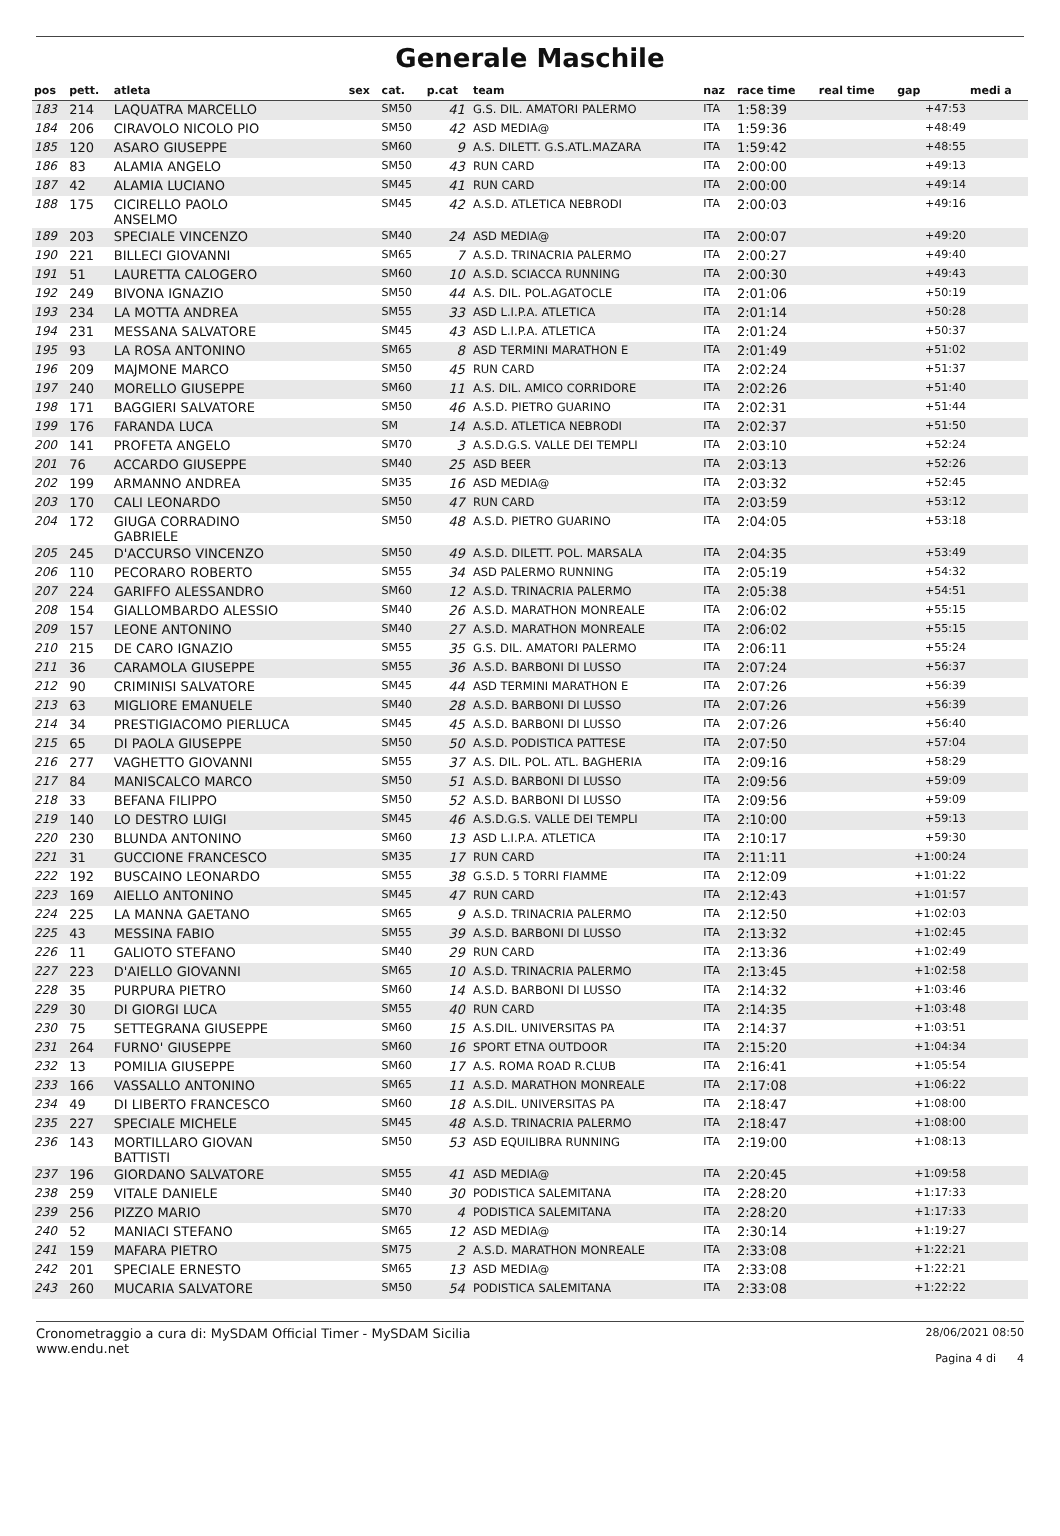Generale Maschile
| pos | pett. | atleta | sex | cat. | p.cat | team | naz | race time | real time | gap | medi a |
| --- | --- | --- | --- | --- | --- | --- | --- | --- | --- | --- | --- |
| 183 | 214 | LAQUATRA MARCELLO | | SM50 | 41 | G.S. DIL. AMATORI PALERMO | ITA | 1:58:39 | | +47:53 | |
| 184 | 206 | CIRAVOLO NICOLO PIO | | SM50 | 42 | ASD MEDIA@ | ITA | 1:59:36 | | +48:49 | |
| 185 | 120 | ASARO GIUSEPPE | | SM60 | 9 | A.S. DILETT. G.S.ATL.MAZARA | ITA | 1:59:42 | | +48:55 | |
| 186 | 83 | ALAMIA ANGELO | | SM50 | 43 | RUN CARD | ITA | 2:00:00 | | +49:13 | |
| 187 | 42 | ALAMIA LUCIANO | | SM45 | 41 | RUN CARD | ITA | 2:00:00 | | +49:14 | |
| 188 | 175 | CICIRELLO PAOLO ANSELMO | | SM45 | 42 | A.S.D. ATLETICA NEBRODI | ITA | 2:00:03 | | +49:16 | |
| 189 | 203 | SPECIALE VINCENZO | | SM40 | 24 | ASD MEDIA@ | ITA | 2:00:07 | | +49:20 | |
| 190 | 221 | BILLECI GIOVANNI | | SM65 | 7 | A.S.D. TRINACRIA PALERMO | ITA | 2:00:27 | | +49:40 | |
| 191 | 51 | LAURETTA CALOGERO | | SM60 | 10 | A.S.D. SCIACCA RUNNING | ITA | 2:00:30 | | +49:43 | |
| 192 | 249 | BIVONA IGNAZIO | | SM50 | 44 | A.S. DIL. POL.AGATOCLE | ITA | 2:01:06 | | +50:19 | |
| 193 | 234 | LA MOTTA ANDREA | | SM55 | 33 | ASD L.I.P.A. ATLETICA | ITA | 2:01:14 | | +50:28 | |
| 194 | 231 | MESSANA SALVATORE | | SM45 | 43 | ASD L.I.P.A. ATLETICA | ITA | 2:01:24 | | +50:37 | |
| 195 | 93 | LA ROSA ANTONINO | | SM65 | 8 | ASD TERMINI MARATHON E | ITA | 2:01:49 | | +51:02 | |
| 196 | 209 | MAJMONE MARCO | | SM50 | 45 | RUN CARD | ITA | 2:02:24 | | +51:37 | |
| 197 | 240 | MORELLO GIUSEPPE | | SM60 | 11 | A.S. DIL. AMICO CORRIDORE | ITA | 2:02:26 | | +51:40 | |
| 198 | 171 | BAGGIERI SALVATORE | | SM50 | 46 | A.S.D. PIETRO GUARINO | ITA | 2:02:31 | | +51:44 | |
| 199 | 176 | FARANDA LUCA | | SM | 14 | A.S.D. ATLETICA NEBRODI | ITA | 2:02:37 | | +51:50 | |
| 200 | 141 | PROFETA ANGELO | | SM70 | 3 | A.S.D.G.S. VALLE DEI TEMPLI | ITA | 2:03:10 | | +52:24 | |
| 201 | 76 | ACCARDO GIUSEPPE | | SM40 | 25 | ASD BEER | ITA | 2:03:13 | | +52:26 | |
| 202 | 199 | ARMANNO ANDREA | | SM35 | 16 | ASD MEDIA@ | ITA | 2:03:32 | | +52:45 | |
| 203 | 170 | CALI LEONARDO | | SM50 | 47 | RUN CARD | ITA | 2:03:59 | | +53:12 | |
| 204 | 172 | GIUGA CORRADINO GABRIELE | | SM50 | 48 | A.S.D. PIETRO GUARINO | ITA | 2:04:05 | | +53:18 | |
| 205 | 245 | D'ACCURSO VINCENZO | | SM50 | 49 | A.S.D. DILETT. POL. MARSALA | ITA | 2:04:35 | | +53:49 | |
| 206 | 110 | PECORARO ROBERTO | | SM55 | 34 | ASD PALERMO RUNNING | ITA | 2:05:19 | | +54:32 | |
| 207 | 224 | GARIFFO ALESSANDRO | | SM60 | 12 | A.S.D. TRINACRIA PALERMO | ITA | 2:05:38 | | +54:51 | |
| 208 | 154 | GIALLOMBARDO ALESSIO | | SM40 | 26 | A.S.D. MARATHON MONREALE | ITA | 2:06:02 | | +55:15 | |
| 209 | 157 | LEONE ANTONINO | | SM40 | 27 | A.S.D. MARATHON MONREALE | ITA | 2:06:02 | | +55:15 | |
| 210 | 215 | DE CARO IGNAZIO | | SM55 | 35 | G.S. DIL. AMATORI PALERMO | ITA | 2:06:11 | | +55:24 | |
| 211 | 36 | CARAMOLA GIUSEPPE | | SM55 | 36 | A.S.D. BARBONI DI LUSSO | ITA | 2:07:24 | | +56:37 | |
| 212 | 90 | CRIMINISI SALVATORE | | SM45 | 44 | ASD TERMINI MARATHON E | ITA | 2:07:26 | | +56:39 | |
| 213 | 63 | MIGLIORE EMANUELE | | SM40 | 28 | A.S.D. BARBONI DI LUSSO | ITA | 2:07:26 | | +56:39 | |
| 214 | 34 | PRESTIGIACOMO PIERLUCA | | SM45 | 45 | A.S.D. BARBONI DI LUSSO | ITA | 2:07:26 | | +56:40 | |
| 215 | 65 | DI PAOLA GIUSEPPE | | SM50 | 50 | A.S.D. PODISTICA PATTESE | ITA | 2:07:50 | | +57:04 | |
| 216 | 277 | VAGHETTO GIOVANNI | | SM55 | 37 | A.S. DIL. POL. ATL. BAGHERIA | ITA | 2:09:16 | | +58:29 | |
| 217 | 84 | MANISCALCO MARCO | | SM50 | 51 | A.S.D. BARBONI DI LUSSO | ITA | 2:09:56 | | +59:09 | |
| 218 | 33 | BEFANA FILIPPO | | SM50 | 52 | A.S.D. BARBONI DI LUSSO | ITA | 2:09:56 | | +59:09 | |
| 219 | 140 | LO DESTRO LUIGI | | SM45 | 46 | A.S.D.G.S. VALLE DEI TEMPLI | ITA | 2:10:00 | | +59:13 | |
| 220 | 230 | BLUNDA ANTONINO | | SM60 | 13 | ASD L.I.P.A. ATLETICA | ITA | 2:10:17 | | +59:30 | |
| 221 | 31 | GUCCIONE FRANCESCO | | SM35 | 17 | RUN CARD | ITA | 2:11:11 | | +1:00:24 | |
| 222 | 192 | BUSCAINO LEONARDO | | SM55 | 38 | G.S.D. 5 TORRI FIAMME | ITA | 2:12:09 | | +1:01:22 | |
| 223 | 169 | AIELLO ANTONINO | | SM45 | 47 | RUN CARD | ITA | 2:12:43 | | +1:01:57 | |
| 224 | 225 | LA MANNA GAETANO | | SM65 | 9 | A.S.D. TRINACRIA PALERMO | ITA | 2:12:50 | | +1:02:03 | |
| 225 | 43 | MESSINA FABIO | | SM55 | 39 | A.S.D. BARBONI DI LUSSO | ITA | 2:13:32 | | +1:02:45 | |
| 226 | 11 | GALIOTO STEFANO | | SM40 | 29 | RUN CARD | ITA | 2:13:36 | | +1:02:49 | |
| 227 | 223 | D'AIELLO GIOVANNI | | SM65 | 10 | A.S.D. TRINACRIA PALERMO | ITA | 2:13:45 | | +1:02:58 | |
| 228 | 35 | PURPURA PIETRO | | SM60 | 14 | A.S.D. BARBONI DI LUSSO | ITA | 2:14:32 | | +1:03:46 | |
| 229 | 30 | DI GIORGI LUCA | | SM55 | 40 | RUN CARD | ITA | 2:14:35 | | +1:03:48 | |
| 230 | 75 | SETTEGRANA GIUSEPPE | | SM60 | 15 | A.S.DIL. UNIVERSITAS PA | ITA | 2:14:37 | | +1:03:51 | |
| 231 | 264 | FURNO' GIUSEPPE | | SM60 | 16 | SPORT ETNA OUTDOOR | ITA | 2:15:20 | | +1:04:34 | |
| 232 | 13 | POMILIA GIUSEPPE | | SM60 | 17 | A.S. ROMA ROAD R.CLUB | ITA | 2:16:41 | | +1:05:54 | |
| 233 | 166 | VASSALLO ANTONINO | | SM65 | 11 | A.S.D. MARATHON MONREALE | ITA | 2:17:08 | | +1:06:22 | |
| 234 | 49 | DI LIBERTO FRANCESCO | | SM60 | 18 | A.S.DIL. UNIVERSITAS PA | ITA | 2:18:47 | | +1:08:00 | |
| 235 | 227 | SPECIALE MICHELE | | SM45 | 48 | A.S.D. TRINACRIA PALERMO | ITA | 2:18:47 | | +1:08:00 | |
| 236 | 143 | MORTILLARO GIOVAN BATTISTI | | SM50 | 53 | ASD EQUILIBRA RUNNING | ITA | 2:19:00 | | +1:08:13 | |
| 237 | 196 | GIORDANO SALVATORE | | SM55 | 41 | ASD MEDIA@ | ITA | 2:20:45 | | +1:09:58 | |
| 238 | 259 | VITALE DANIELE | | SM40 | 30 | PODISTICA SALEMITANA | ITA | 2:28:20 | | +1:17:33 | |
| 239 | 256 | PIZZO MARIO | | SM70 | 4 | PODISTICA SALEMITANA | ITA | 2:28:20 | | +1:17:33 | |
| 240 | 52 | MANIACI STEFANO | | SM65 | 12 | ASD MEDIA@ | ITA | 2:30:14 | | +1:19:27 | |
| 241 | 159 | MAFARA PIETRO | | SM75 | 2 | A.S.D. MARATHON MONREALE | ITA | 2:33:08 | | +1:22:21 | |
| 242 | 201 | SPECIALE ERNESTO | | SM65 | 13 | ASD MEDIA@ | ITA | 2:33:08 | | +1:22:21 | |
| 243 | 260 | MUCARIA SALVATORE | | SM50 | 54 | PODISTICA SALEMITANA | ITA | 2:33:08 | | +1:22:22 | |
Cronometraggio a cura di: MySDAM Official Timer - MySDAM Sicilia
www.endu.net
28/06/2021 08:50
Pagina 4 di 4